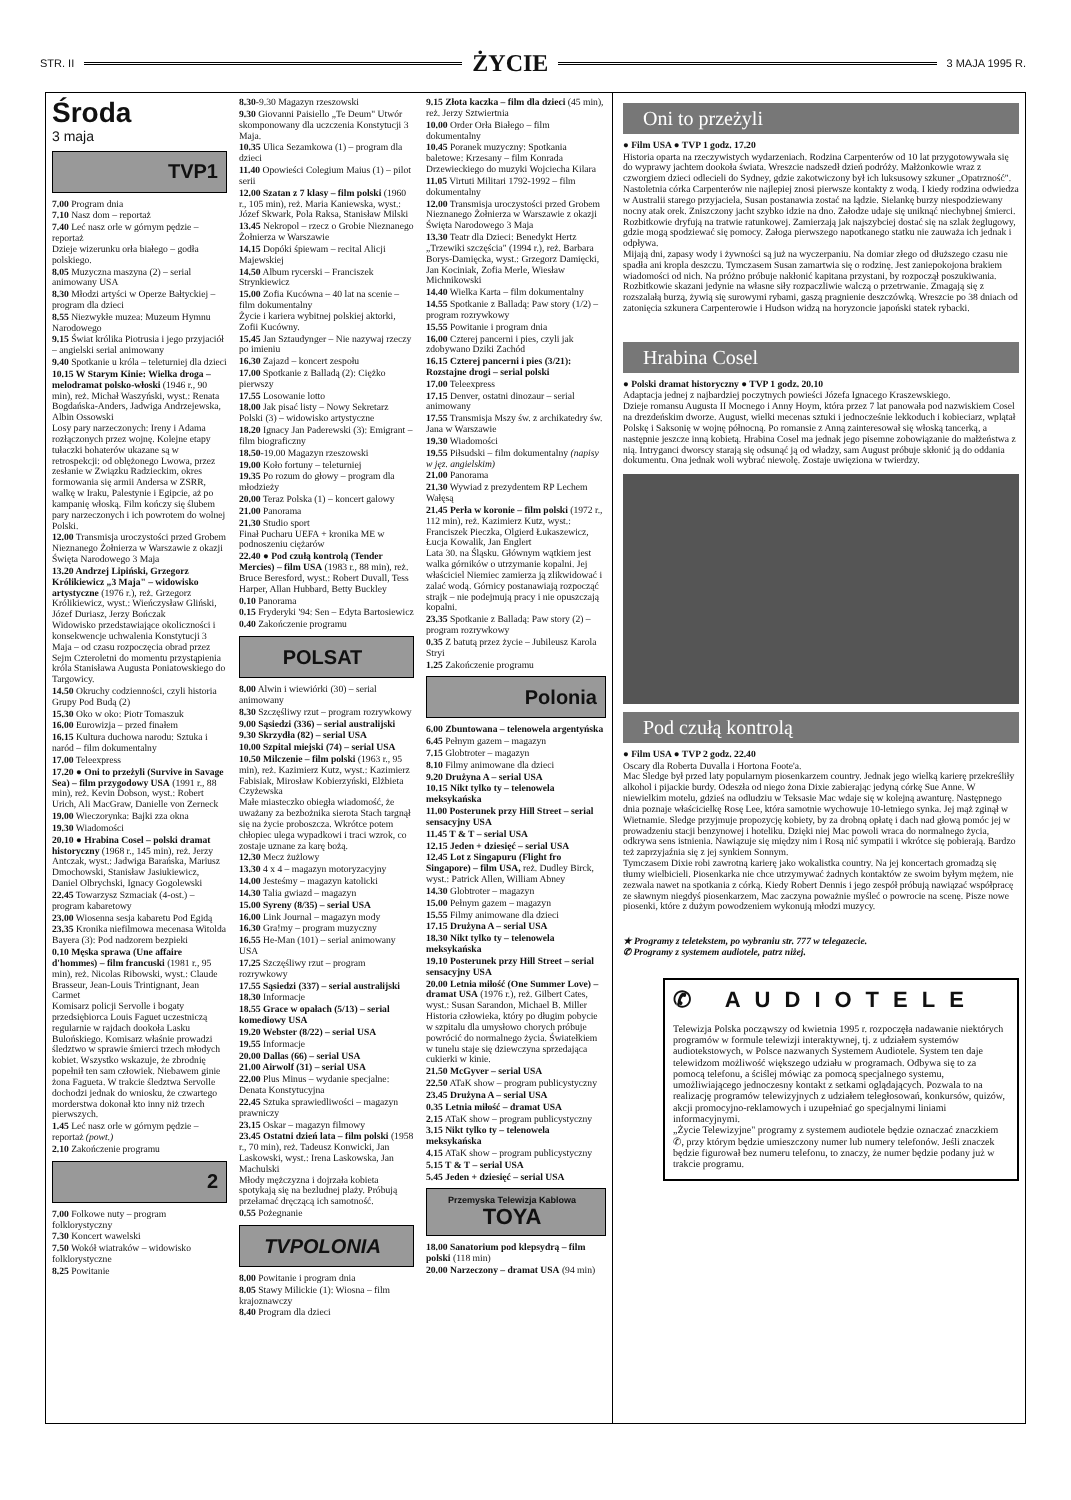STR. II ŻYCIE 3 MAJA 1995 R.
Środa
3 maja
TVP1
7.00 Program dnia
7.10 Nasz dom – reportaż
7.40 Leć nasz orle w górnym pędzie – reportaż
Dzieje wizerunku orła białego – godła polskiego.
8.05 Muzyczna maszyna (2) – serial animowany USA
8.30 Młodzi artyści w Operze Bałtyckiej – program dla dzieci
8.55 Niezwykłe muzea: Muzeum Hymnu Narodowego
9.15 Świat królika Piotrusia i jego przyjaciół – angielski serial animowany
9.40 Spotkanie u króla – teleturniej dla dzieci
10.15 W Starym Kinie: Wielka droga – melodramat polsko-włoski (1946 r., 90 min), reż. Michał Waszyński, wyst.: Renata Bogdańska-Anders, Jadwiga Andrzejewska, Albin Ossowski
Losy pary narzeczonych: Ireny i Adama rozłączonych przez wojnę. Kolejne etapy tułaczki bohaterów ukazane są w retrospekcji: od oblężonego Lwowa, przez zesłanie w Związku Radzieckim, okres formowania się armii Andersa w ZSRR, walkę w Iraku, Palestynie i Egipcie, aż po kampanię włoską. Film kończy się ślubem pary narzeczonych i ich powrotem do wolnej Polski.
12.00 Transmisja uroczystości przed Grobem Nieznanego Żołnierza w Warszawie z okazji Święta Narodowego 3 Maja
13.20 Andrzej Lipiński, Grzegorz Królikiewicz „3 Maja" – widowisko artystyczne (1976 r.), reż. Grzegorz Królikiewicz, wyst.: Wieńczysław Gliński, Józef Duriasz, Jerzy Bończak
Widowisko przedstawiające okoliczności i konsekwencje uchwalenia Konstytucji 3 Maja – od czasu rozpoczęcia obrad przez Sejm Czteroletni do momentu przystąpienia króla Stanisława Augusta Poniatowskiego do Targowicy.
14.50 Okruchy codzienności, czyli historia Grupy Pod Budą (2)
15.30 Oko w oko: Piotr Tomaszuk
16.00 Eurowizja – przed finałem
16.15 Kultura duchowa narodu: Sztuka i naród – film dokumentalny
17.00 Teleexpress
17.20 ● Oni to przeżyli (Survive in Savage Sea) – film przygodowy USA (1991 r., 88 min), reż. Kevin Dobson, wyst.: Robert Urich, Ali MacGraw, Danielle von Zerneck
19.00 Wieczorynka: Bajki zza okna
19.30 Wiadomości
20.10 ● Hrabina Cosel – polski dramat historyczny (1968 r., 145 min), reż. Jerzy Antczak, wyst.: Jadwiga Barańska, Mariusz Dmochowski, Stanisław Jasiukiewicz, Daniel Olbrychski, Ignacy Gogolewski
22.45 Towarzysz Szmaciak (4-ost.) – program kabaretowy
23.00 Wiosenna sesja kabaretu Pod Egidą
23.35 Kronika niefilmowa mecenasa Witolda Bayera (3): Pod nadzorem bezpieki
0.10 Męska sprawa (Une affaire d'hommes) – film francuski (1981 r., 95 min), reż. Nicolas Ribowski, wyst.: Claude Brasseur, Jean-Louis Trintignant, Jean Carmet
Komisarz policji Servolle i bogaty przedsiębiorca Louis Faguet uczestniczą regularnie w rajdach dookoła Lasku Bulońskiego. Komisarz właśnie prowadzi śledztwo w sprawie śmierci trzech młodych kobiet. Wszystko wskazuje, że zbrodnię popełnił ten sam człowiek. Niebawem ginie żona Fagueta. W trakcie śledztwa Servolle dochodzi jednak do wniosku, że czwartego morderstwa dokonał kto inny niż trzech pierwszych.
1.45 Leć nasz orle w górnym pędzie – reportaż (powt.)
2.10 Zakończenie programu
2
7.00 Folkowe nuty – program folklorystyczny
7.30 Koncert wawelski
7.50 Wokół wiatraków – widowisko folklorystyczne
8.25 Powitanie
8.30-9.30 Magazyn rzeszowski
9.30 Giovanni Paisiello „Te Deum" Utwór skomponowany dla uczczenia Konstytucji 3 Maja.
10.35 Ulica Sezamkowa (1) – program dla dzieci
11.40 Opowieści Colegium Maius (1) – pilot serii
12.00 Szatan z 7 klasy – film polski (1960 r., 105 min), reż. Maria Kaniewska, wyst.: Józef Skwark, Pola Raksa, Stanisław Milski
13.45 Nekropol – rzecz o Grobie Nieznanego Żołnierza w Warszawie
14.15 Dopóki śpiewam – recital Alicji Majewskiej
14.50 Album rycerski – Franciszek Strynkiewicz
15.00 Zofia Kucówna – 40 lat na scenie – film dokumentalny
Życie i kariera wybitnej polskiej aktorki, Zofii Kucówny.
15.45 Jan Sztaudynger – Nie nazywaj rzeczy po imieniu
16.30 Zajazd – koncert zespołu
17.00 Spotkanie z Balladą (2): Ciężko pierwszy
17.55 Losowanie lotto
18.00 Jak pisać listy – Nowy Sekretarz Polski (3) – widowisko artystyczne
18.20 Ignacy Jan Paderewski (3): Emigrant – film biograficzny
18.50-19.00 Magazyn rzeszowski
19.00 Koło fortuny – teleturniej
19.35 Po rozum do głowy – program dla młodzieży
20.00 Teraz Polska (1) – koncert galowy
21.00 Panorama
21.30 Studio sport
Finał Pucharu UEFA + kronika ME w podnoszeniu ciężarów
22.40 ● Pod czułą kontrolą (Tender Mercies) – film USA (1983 r., 88 min), reż. Bruce Beresford, wyst.: Robert Duvall, Tess Harper, Allan Hubbard, Betty Buckley
0.10 Panorama
0.15 Fryderyki '94: Sen – Edyta Bartosiewicz
0.40 Zakończenie programu
POLSAT
8.00 Alwin i wiewiórki (30) – serial animowany
8.30 Szczęśliwy rzut – program rozrywkowy
9.00 Sąsiedzi (336) – serial australijski
9.30 Skrzydła (82) – serial USA
10.00 Szpital miejski (74) – serial USA
10.50 Milczenie – film polski (1963 r., 95 min), reż. Kazimierz Kutz, wyst.: Kazimierz Fabisiak, Mirosław Kobierzyński, Elżbieta Czyżewska
Małe miasteczko obiegła wiadomość, że uważany za bezbożnika sierota Stach targnął się na życie proboszcza. Wkrótce potem chłopiec ulega wypadkowi i traci wzrok, co zostaje uznane za karę bożą.
12.30 Mecz żużlowy
13.30 4 x 4 – magazyn motoryzacyjny
14.00 Jesteśmy – magazyn katolicki
14.30 Talia gwiazd – magazyn
15.00 Syreny (8/35) – serial USA
16.00 Link Journal – magazyn mody
16.30 Gra!my – program muzyczny
16.55 He-Man (101) – serial animowany USA
17.25 Szczęśliwy rzut – program rozrywkowy
17.55 Sąsiedzi (337) – serial australijski
18.30 Informacje
18.55 Grace w opałach (5/13) – serial komediowy USA
19.20 Webster (8/22) – serial USA
19.55 Informacje
20.00 Dallas (66) – serial USA
21.00 Airwolf (31) – serial USA
22.00 Plus Minus – wydanie specjalne: Denata Konstytucyjna
22.45 Sztuka sprawiedliwości – magazyn prawniczy
23.15 Oskar – magazyn filmowy
23.45 Ostatni dzień lata – film polski (1958 r., 70 min), reż. Tadeusz Konwicki, Jan Laskowski, wyst.: Irena Laskowska, Jan Machulski
Młody mężczyzna i dojrzała kobieta spotykają się na bezludnej plaży. Próbują przełamać dręczącą ich samotność.
0.55 Pożegnanie
TVPOLONIA
8.00 Powitanie i program dnia
8.05 Stawy Milickie (1): Wiosna – film krajoznawczy
8.40 Program dla dzieci
9.15 Złota kaczka – film dla dzieci (45 min), reż. Jerzy Sztwiertnia
10.00 Order Orła Białego – film dokumentalny
10.45 Poranek muzyczny: Spotkania baletowe: Krzesany – film Konrada Drzewieckiego do muzyki Wojciecha Kilara
11.05 Virtuti Militari 1792-1992 – film dokumentalny
12.00 Transmisja uroczystości przed Grobem Nieznanego Żołnierza w Warszawie z okazji Święta Narodowego 3 Maja
13.30 Teatr dla Dzieci: Benedykt Hertz „Trzewiki szczęścia" (1994 r.), reż. Barbara Borys-Damięcka, wyst.: Grzegorz Damięcki, Jan Kociniak, Zofia Merle, Wiesław Michnikowski
14.40 Wielka Karta – film dokumentalny
14.55 Spotkanie z Balladą: Paw story (1/2) – program rozrywkowy
15.55 Powitanie i program dnia
16.00 Czterej pancerni i pies, czyli jak zdobywano Dziki Zachód
16.15 Czterej pancerni i pies (3/21): Rozstajne drogi – serial polski
17.00 Teleexpress
17.15 Denver, ostatni dinozaur – serial animowany
17.55 Transmisja Mszy św. z archikatedry św. Jana w Warszawie
19.30 Wiadomości
19.55 Piłsudski – film dokumentalny (napisy w jęz. angielskim)
21.00 Panorama
21.30 Wywiad z prezydentem RP Lechem Wałęsą
21.45 Perła w koronie – film polski (1972 r., 112 min), reż. Kazimierz Kutz, wyst.: Franciszek Pieczka, Olgierd Łukaszewicz, Łucja Kowalik, Jan Englert
Lata 30. na Śląsku. Głównym wątkiem jest walka górników o utrzymanie kopalni. Jej właściciel Niemiec zamierza ją zlikwidować i zalać wodą. Górnicy postanawiają rozpocząć strajk – nie podejmują pracy i nie opuszczają kopalni.
23.35 Spotkanie z Balladą: Paw story (2) – program rozrywkowy
0.35 Z batutą przez życie – Jubileusz Karola Stryi
1.25 Zakończenie programu
Polonia
6.00 Zbuntowana – telenowela argentyńska
6.45 Pełnym gazem – magazyn
7.15 Globtroter – magazyn
8.10 Filmy animowane dla dzieci
9.20 Drużyna A – serial USA
10.15 Nikt tylko ty – telenowela meksykańska
11.00 Posterunek przy Hill Street – serial sensacyjny USA
11.45 T & T – serial USA
12.15 Jeden + dziesięć – serial USA
12.45 Lot z Singapuru (Flight fro Singapore) – film USA, reż. Dudley Birck, wyst.: Patrick Allen, William Abney
14.30 Globtroter – magazyn
15.00 Pełnym gazem – magazyn
15.55 Filmy animowane dla dzieci
17.15 Drużyna A – serial USA
18.30 Nikt tylko ty – telenowela meksykańska
19.10 Posterunek przy Hill Street – serial sensacyjny USA
20.00 Letnia miłość (One Summer Love) – dramat USA (1976 r.), reż. Gilbert Cates, wyst.: Susan Sarandon, Michael B. Miller
Historia człowieka, który po długim pobycie w szpitalu dla umysłowo chorych próbuje powrócić do normalnego życia. Światełkiem w tunelu staje się dziewczyna sprzedająca cukierki w kinie.
21.50 McGyver – serial USA
22.50 ATaK show – program publicystyczny
23.45 Drużyna A – serial USA
0.35 Letnia miłość – dramat USA
2.15 ATaK show – program publicystyczny
3.15 Nikt tylko ty – telenowela meksykańska
4.15 ATaK show – program publicystyczny
5.15 T & T – serial USA
5.45 Jeden + dziesięć – serial USA
Przemyska Telewizja Kablowa
TOYA
18.00 Sanatorium pod klepsydrą – film polski (118 min)
20.00 Narzeczony – dramat USA (94 min)
Oni to przeżyli
● Film USA ● TVP 1 godz. 17.20
Historia oparta na rzeczywistych wydarzeniach. Rodzina Carpenterów od 10 lat przygotowywała się do wyprawy jachtem dookoła świata. Wreszcie nadszedł dzień podróży. Małżonkowie wraz z czworgiem dzieci odlecieli do Sydney, gdzie zakotwiczony był ich luksusowy szkuner „Opatrzność".
Nastoletnia córka Carpenterów nie najlepiej znosi pierwsze kontakty z wodą. I kiedy rodzina odwiedza w Australii starego przyjaciela, Susan postanawia zostać na lądzie. Sielankę burzy niespodziewany nocny atak orek. Zniszczony jacht szybko idzie na dno. Załodze udaje się uniknąć niechybnej śmierci. Rozbitkowie dryfują na tratwie ratunkowej. Zamierzają jak najszybciej dostać się na szlak żeglugowy, gdzie mogą spodziewać się pomocy. Załoga pierwszego napotkanego statku nie zauważa ich jednak i odpływa.
Mijają dni, zapasy wody i żywności są już na wyczerpaniu. Na domiar złego od dłuższego czasu nie spadła ani kropla deszczu. Tymczasem Susan zamartwia się o rodzinę. Jest zaniepokojona brakiem wiadomości od nich. Na próżno próbuje nakłonić kapitana przystani, by rozpoczął poszukiwania. Rozbitkowie skazani jedynie na własne siły rozpaczliwie walczą o przetrwanie. Zmagają się z rozszalałą burzą, żywią się surowymi rybami, gaszą pragnienie deszczówką. Wreszcie po 38 dniach od zatonięcia szkunera Carpenterowie i Hudson widzą na horyzoncie japoński statek rybacki.
Hrabina Cosel
● Polski dramat historyczny ● TVP 1 godz. 20.10
Adaptacja jednej z najbardziej poczytnych powieści Józefa Ignacego Kraszewskiego.
Dzieje romansu Augusta II Mocnego i Anny Hoym, która przez 7 lat panowała pod nazwiskiem Cosel na drezdeńskim dworze. August, wielki mecenas sztuki i jednocześnie lekkoduch i kobieciarz, wplątał Polskę i Saksonię w wojnę północną. Po romansie z Anną zainteresował się włoską tancerką, a następnie jeszcze inną kobietą. Hrabina Cosel ma jednak jego pisemne zobowiązanie do małżeństwa z nią. Intryganci dworscy starają się odsunąć ją od władzy, sam August próbuje skłonić ją do oddania dokumentu. Ona jednak woli wybrać niewolę. Zostaje uwięziona w twierdzy.
Pod czułą kontrolą
● Film USA ● TVP 2 godz. 22.40
Oscary dla Roberta Duvalla i Hortona Foote'a.
Mac Sledge był przed laty popularnym piosenkarzem country. Jednak jego wielką karierę przekreśliły alkohol i pijackie burdy. Odeszła od niego żona Dixie zabierając jedyną córkę Sue Anne. W niewielkim motelu, gdzieś na odludziu w Teksasie Mac wdaje się w kolejną awanturę. Następnego dnia poznaje właścicielkę Rosę Lee, która samotnie wychowuje 10-letniego synka. Jej mąż zginął w Wietnamie. Sledge przyjmuje propozycję kobiety, by za drobną opłatę i dach nad głową pomóc jej w prowadzeniu stacji benzynowej i hoteliku. Dzięki niej Mac powoli wraca do normalnego życia, odkrywa sens istnienia. Nawiązuje się między nim i Rosą nić sympatii i wkrótce się pobierają. Bardzo też zaprzyjaźnia się z jej synkiem Sonnym.
Tymczasem Dixie robi zawrotną karierę jako wokalistka country. Na jej koncertach gromadzą się tłumy wielbicieli. Piosenkarka nie chce utrzymywać żadnych kontaktów ze swoim byłym mężem, nie zezwala nawet na spotkania z córką. Kiedy Robert Dennis i jego zespół próbują nawiązać współpracę ze sławnym niegdyś piosenkarzem, Mac zaczyna poważnie myśleć o powrocie na scenę. Pisze nowe piosenki, które z dużym powodzeniem wykonują młodzi muzycy.
★ Programy z teletekstem, po wybraniu str. 777 w telegazecie.
✆ Programy z systemem audiotele, patrz niżej.
✆ AUDIOTELE
Telewizja Polska począwszy od kwietnia 1995 r. rozpoczęła nadawanie niektórych programów w formule telewizji interaktywnej, tj. z udziałem systemów audiotekstowych, w Polsce nazwanych Systemem Audiotele. System ten daje telewidzom możliwość większego udziału w programach. Odbywa się to za pomocą telefonu, a ściślej mówiąc za pomocą specjalnego systemu, umożliwiającego jednoczesny kontakt z setkami oglądających. Pozwala to na realizację programów telewizyjnych z udziałem teległosowań, konkursów, quizów, akcji promocyjno-reklamowych i uzupełniać go specjalnymi liniami informacyjnymi.
„Życie Telewizyjne" programy z systemem audiotele będzie oznaczać znaczkiem ✆, przy którym będzie umieszczony numer lub numery telefonów. Jeśli znaczek będzie figurował bez numeru telefonu, to znaczy, że numer będzie podany już w trakcie programu.